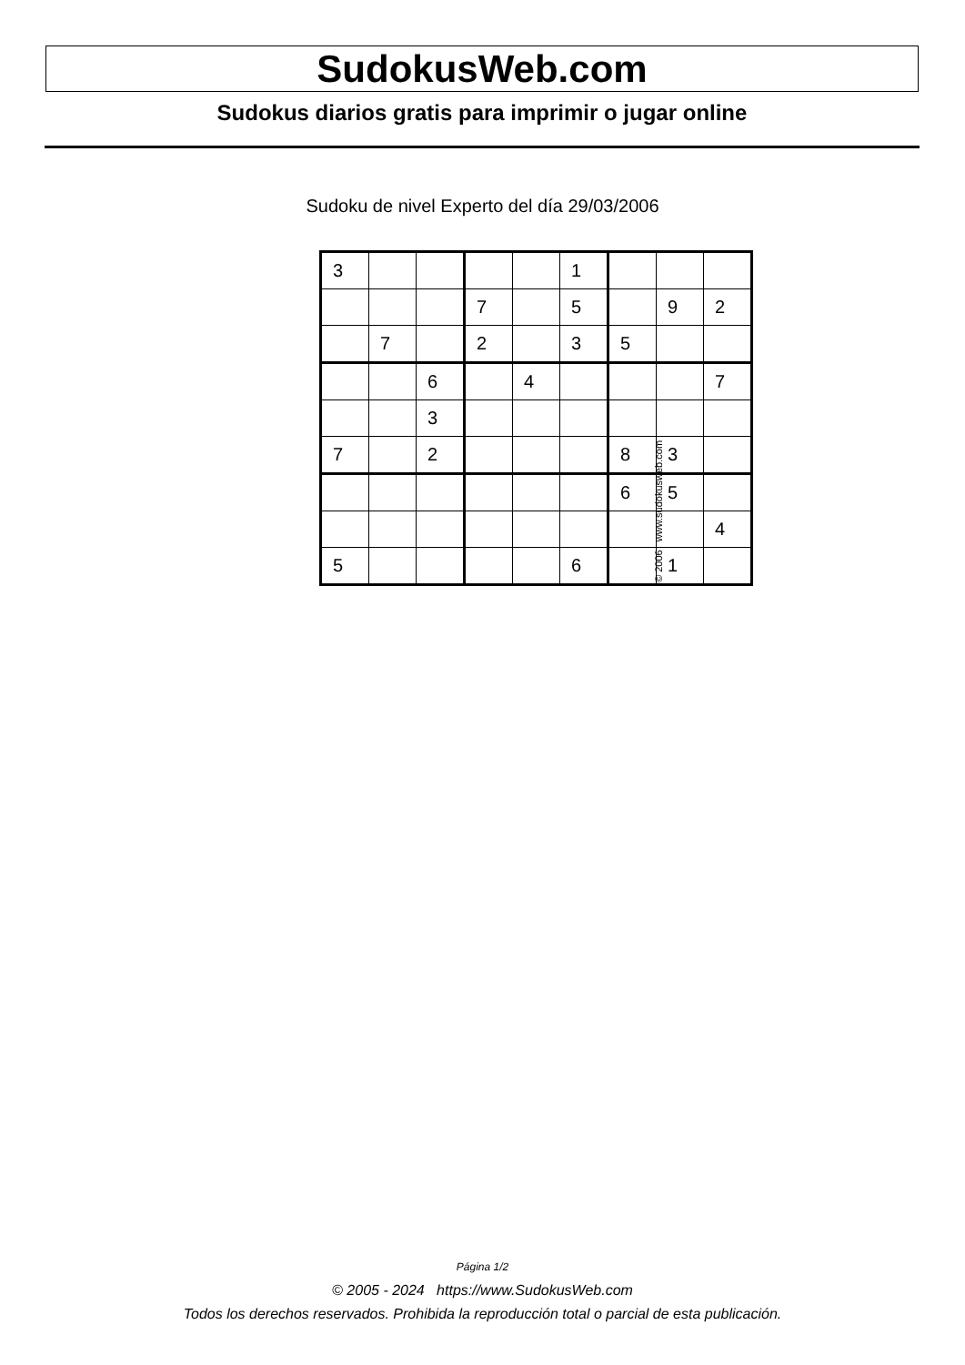SudokusWeb.com
Sudokus diarios gratis para imprimir o jugar online
Sudoku de nivel Experto del día 29/03/2006
| 3 | | | | | 1 | | | |
| | | | 7 | | 5 | | 9 | 2 |
| | 7 | | 2 | | 3 | 5 | | |
| | | 6 | | 4 | | | | 7 |
| | | 3 | | | | | | |
| 7 | | 2 | | | | 8 | 3 | |
| | | | | | | 6 | 5 | |
| | | | | | | | | 4 |
| 5 | | | | | 6 | | 1 | |
© 2006 www.sudokusweb.com
Página 1/2
© 2005 - 2024 https://www.SudokusWeb.com
Todos los derechos reservados. Prohibida la reproducción total o parcial de esta publicación.